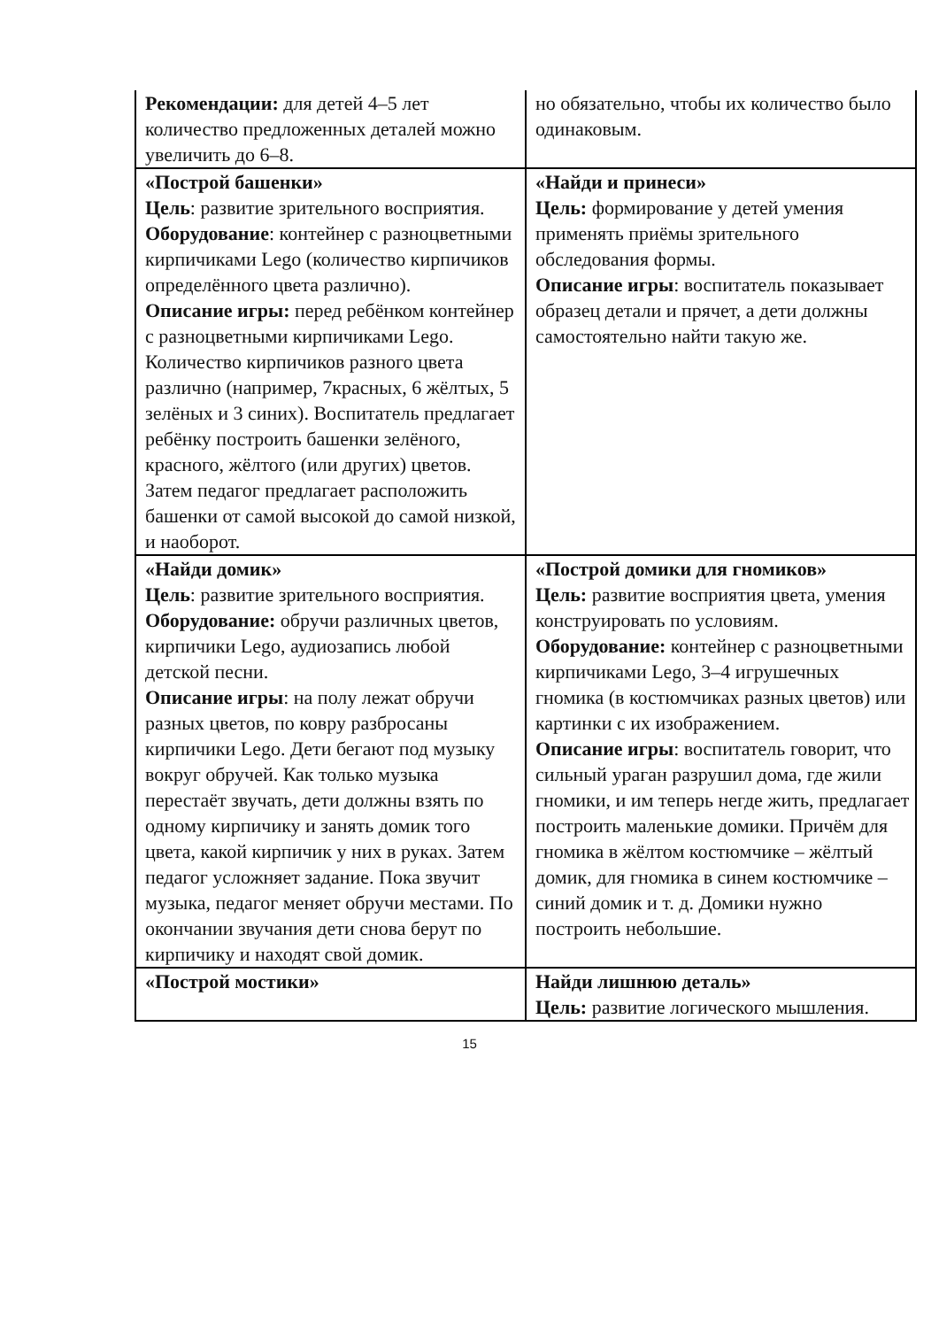| Рекомендации: для детей 4–5 лет количество предложенных деталей можно увеличить до 6–8. | но обязательно, чтобы их количество было одинаковым. |
| «Построй башенки» Цель : развитие зрительного восприятия. Оборудование : контейнер с разноцветными кирпичиками Lego (количество кирпичиков определённого цвета различно). Описание игры: перед ребёнком контейнер с разноцветными кирпичиками Lego. Количество кирпичиков разного цвета различно (например, 7красных, 6 жёлтых, 5 зелёных и 3 синих). Воспитатель предлагает ребёнку построить башенки зелёного, красного, жёлтого (или других) цветов. Затем педагог предлагает расположить башенки от самой высокой до самой низкой, и наоборот. | «Найди и принеси» Цель: формирование у детей умения применять приёмы зрительного обследования формы. Описание игры : воспитатель показывает образец детали и прячет, а дети должны самостоятельно найти такую же. |
| «Найди домик» Цель : развитие зрительного восприятия. Оборудование: обручи различных цветов, кирпичики Lego, аудиозапись любой детской песни. Описание игры : на полу лежат обручи разных цветов, по ковру разбросаны кирпичики Lego. Дети бегают под музыку вокруг обручей. Как только музыка перестаёт звучать, дети должны взять по одному кирпичику и занять домик того цвета, какой кирпичик у них в руках. Затем педагог усложняет задание. Пока звучит музыка, педагог меняет обручи местами. По окончании звучания дети снова берут по кирпичику и находят свой домик. | «Построй домики для гномиков» Цель: развитие восприятия цвета, умения конструировать по условиям. Оборудование: контейнер с разноцветными кирпичиками Lego, 3–4 игрушечных гномика (в костюмчиках разных цветов) или картинки с их изображением. Описание игры : воспитатель говорит, что сильный ураган разрушил дома, где жили гномики, и им теперь негде жить, предлагает построить маленькие домики. Причём для гномика в жёлтом костюмчике – жёлтый домик, для гномика в синем костюмчике – синий домик и т. д. Домики нужно построить небольшие. |
| «Построй мостики» | Найди лишнюю деталь» Цель: развитие логического мышления. |
15